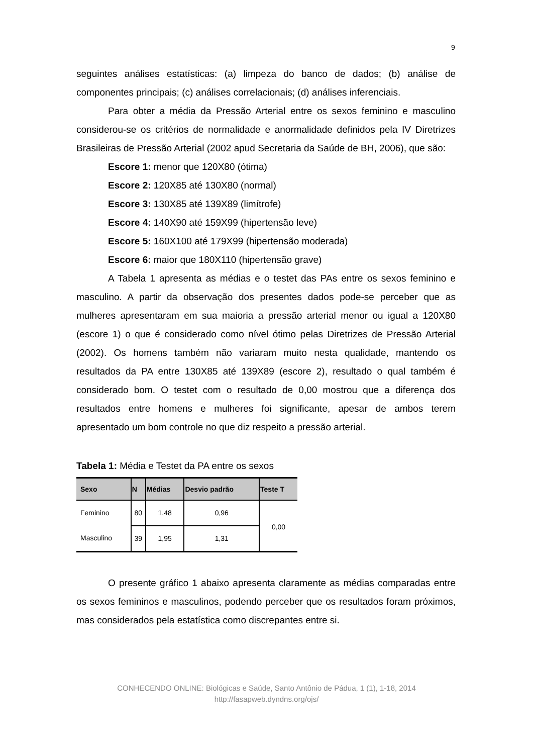9
seguintes análises estatísticas: (a) limpeza do banco de dados; (b) análise de componentes principais; (c) análises correlacionais; (d) análises inferenciais.
Para obter a média da Pressão Arterial entre os sexos feminino e masculino considerou-se os critérios de normalidade e anormalidade definidos pela IV Diretrizes Brasileiras de Pressão Arterial (2002 apud Secretaria da Saúde de BH, 2006), que são:
Escore 1: menor que 120X80 (ótima)
Escore 2: 120X85 até 130X80 (normal)
Escore 3: 130X85 até 139X89 (limítrofe)
Escore 4: 140X90 até 159X99 (hipertensão leve)
Escore 5: 160X100 até 179X99 (hipertensão moderada)
Escore 6: maior que 180X110 (hipertensão grave)
A Tabela 1 apresenta as médias e o testet das PAs entre os sexos feminino e masculino. A partir da observação dos presentes dados pode-se perceber que as mulheres apresentaram em sua maioria a pressão arterial menor ou igual a 120X80 (escore 1) o que é considerado como nível ótimo pelas Diretrizes de Pressão Arterial (2002). Os homens também não variaram muito nesta qualidade, mantendo os resultados da PA entre 130X85 até 139X89 (escore 2), resultado o qual também é considerado bom. O testet com o resultado de 0,00 mostrou que a diferença dos resultados entre homens e mulheres foi significante, apesar de ambos terem apresentado um bom controle no que diz respeito a pressão arterial.
Tabela 1: Média e Testet da PA entre os sexos
| Sexo | N | Médias | Desvio padrão | Teste T |
| --- | --- | --- | --- | --- |
| Feminino | 80 | 1,48 | 0,96 | 0,00 |
| Masculino | 39 | 1,95 | 1,31 | |
O presente gráfico 1 abaixo apresenta claramente as médias comparadas entre os sexos femininos e masculinos, podendo perceber que os resultados foram próximos, mas considerados pela estatística como discrepantes entre si.
CONHECENDO ONLINE: Biológicas e Saúde, Santo Antônio de Pádua, 1 (1), 1-18, 2014
http://fasapweb.dyndns.org/ojs/